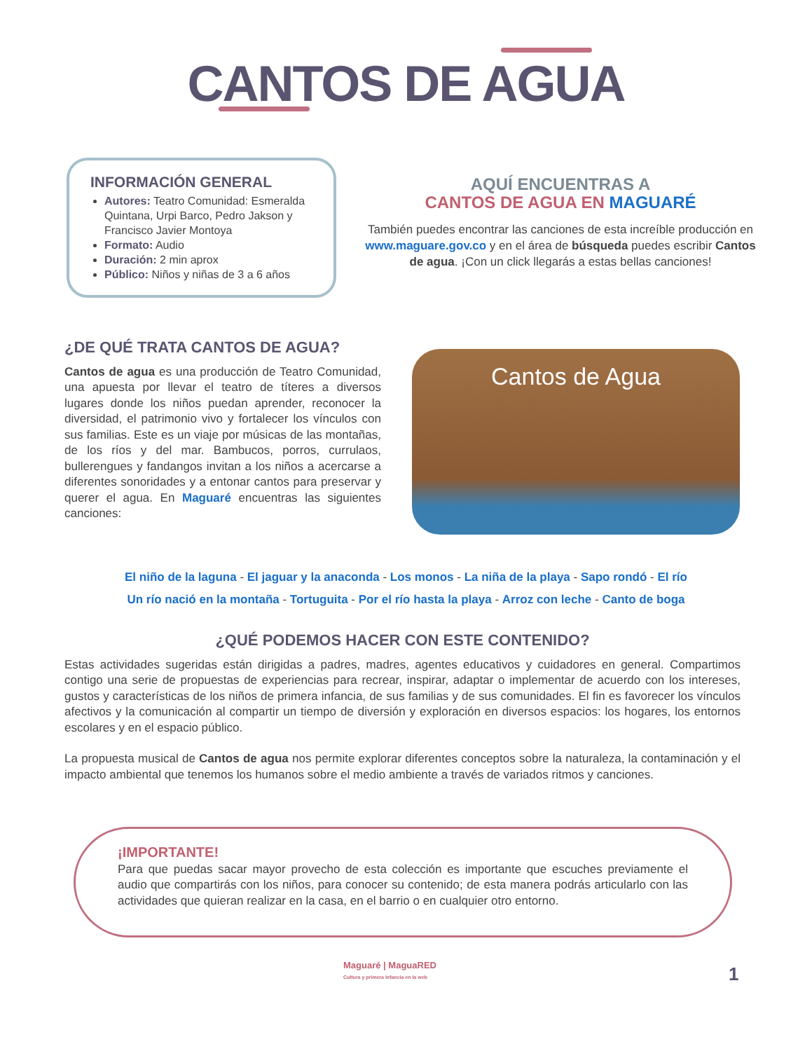CANTOS DE AGUA
INFORMACIÓN GENERAL
Autores: Teatro Comunidad: Esmeralda Quintana, Urpi Barco, Pedro Jakson y Francisco Javier Montoya
Formato: Audio
Duración: 2 min aprox
Público: Niños y niñas de 3 a 6 años
AQUÍ ENCUENTRAS A
CANTOS DE AGUA EN MAGUARÉ
También puedes encontrar las canciones de esta increíble producción en www.maguare.gov.co y en el área de búsqueda puedes escribir Cantos de agua. ¡Con un click llegarás a estas bellas canciones!
¿DE QUÉ TRATA CANTOS DE AGUA?
Cantos de agua es una producción de Teatro Comunidad, una apuesta por llevar el teatro de títeres a diversos lugares donde los niños puedan aprender, reconocer la diversidad, el patrimonio vivo y fortalecer los vínculos con sus familias. Este es un viaje por músicas de las montañas, de los ríos y del mar. Bambucos, porros, currulaos, bullerengues y fandangos invitan a los niños a acercarse a diferentes sonoridades y a entonar cantos para preservar y querer el agua. En Maguaré encuentras las siguientes canciones:
Cantos de Agua
El niño de la laguna - El jaguar y la anaconda - Los monos - La niña de la playa - Sapo rondó - El río
Un río nació en la montaña - Tortuguita - Por el río hasta la playa - Arroz con leche - Canto de boga
¿QUÉ PODEMOS HACER CON ESTE CONTENIDO?
Estas actividades sugeridas están dirigidas a padres, madres, agentes educativos y cuidadores en general. Compartimos contigo una serie de propuestas de experiencias para recrear, inspirar, adaptar o implementar de acuerdo con los intereses, gustos y características de los niños de primera infancia, de sus familias y de sus comunidades. El fin es favorecer los vínculos afectivos y la comunicación al compartir un tiempo de diversión y exploración en diversos espacios: los hogares, los entornos escolares y en el espacio público.
La propuesta musical de Cantos de agua nos permite explorar diferentes conceptos sobre la naturaleza, la contaminación y el impacto ambiental que tenemos los humanos sobre el medio ambiente a través de variados ritmos y canciones.
¡IMPORTANTE!
Para que puedas sacar mayor provecho de esta colección es importante que escuches previamente el audio que compartirás con los niños, para conocer su contenido; de esta manera podrás articularlo con las actividades que quieran realizar en la casa, en el barrio o en cualquier otro entorno.
Maguaré | MaguaRED
Cultura y primera infancia en la web
1